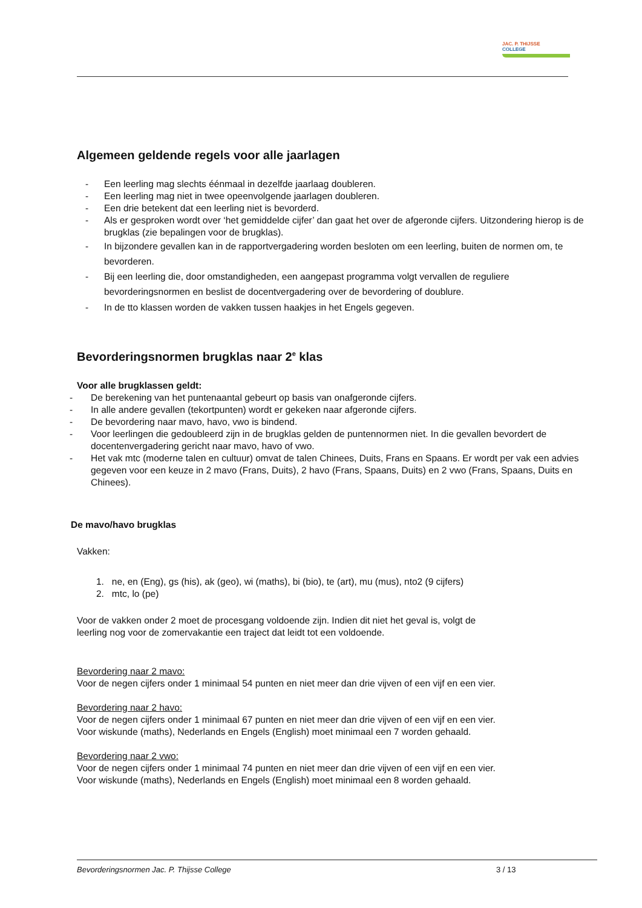JAC. P. THIJSSE
COLLEGE
Algemeen geldende regels voor alle jaarlagen
- Een leerling mag slechts éénmaal in dezelfde jaarlaag doubleren.
- Een leerling mag niet in twee opeenvolgende jaarlagen doubleren.
- Een drie betekent dat een leerling niet is bevorderd.
- Als er gesproken wordt over ‘het gemiddelde cijfer’ dan gaat het over de afgeronde cijfers. Uitzondering hierop is de brugklas (zie bepalingen voor de brugklas).
- In bijzondere gevallen kan in de rapportvergadering worden besloten om een leerling, buiten de normen om, te bevorderen.
- Bij een leerling die, door omstandigheden, een aangepast programma volgt vervallen de reguliere bevorderingsnormen en beslist de docentvergadering over de bevordering of doublure.
- In de tto klassen worden de vakken tussen haakjes in het Engels gegeven.
Bevorderingsnormen brugklas naar 2<sup>e</sup> klas
Voor alle brugklassen geldt:
- De berekening van het puntenaantal gebeurt op basis van onafgeronde cijfers.
- In alle andere gevallen (tekortpunten) wordt er gekeken naar afgeronde cijfers.
- De bevordering naar mavo, havo, vwo is bindend.
- Voor leerlingen die gedoubleerd zijn in de brugklas gelden de puntennormen niet. In die gevallen bevordert de docentenvergadering gericht naar mavo, havo of vwo.
- Het vak mtc (moderne talen en cultuur) omvat de talen Chinees, Duits, Frans en Spaans. Er wordt per vak een advies gegeven voor een keuze in 2 mavo (Frans, Duits), 2 havo (Frans, Spaans, Duits) en 2 vwo (Frans, Spaans, Duits en Chinees).
De mavo/havo brugklas
Vakken:
1. ne, en (Eng), gs (his), ak (geo), wi (maths), bi (bio), te (art), mu (mus), nto2 (9 cijfers)
2. mtc, lo (pe)
Voor de vakken onder 2 moet de procesgang voldoende zijn. Indien dit niet het geval is, volgt de
leerling nog voor de zomervakantie een traject dat leidt tot een voldoende.
Bevordering naar 2 mavo:
Voor de negen cijfers onder 1 minimaal 54 punten en niet meer dan drie vijven of een vijf en een vier.
Bevordering naar 2 havo:
Voor de negen cijfers onder 1 minimaal 67 punten en niet meer dan drie vijven of een vijf en een vier.
Voor wiskunde (maths), Nederlands en Engels (English) moet minimaal een 7 worden gehaald.
Bevordering naar 2 vwo:
Voor de negen cijfers onder 1 minimaal 74 punten en niet meer dan drie vijven of een vijf en een vier.
Voor wiskunde (maths), Nederlands en Engels (English) moet minimaal een 8 worden gehaald.
Bevorderingsnormen Jac. P. Thijsse College 3 / 13